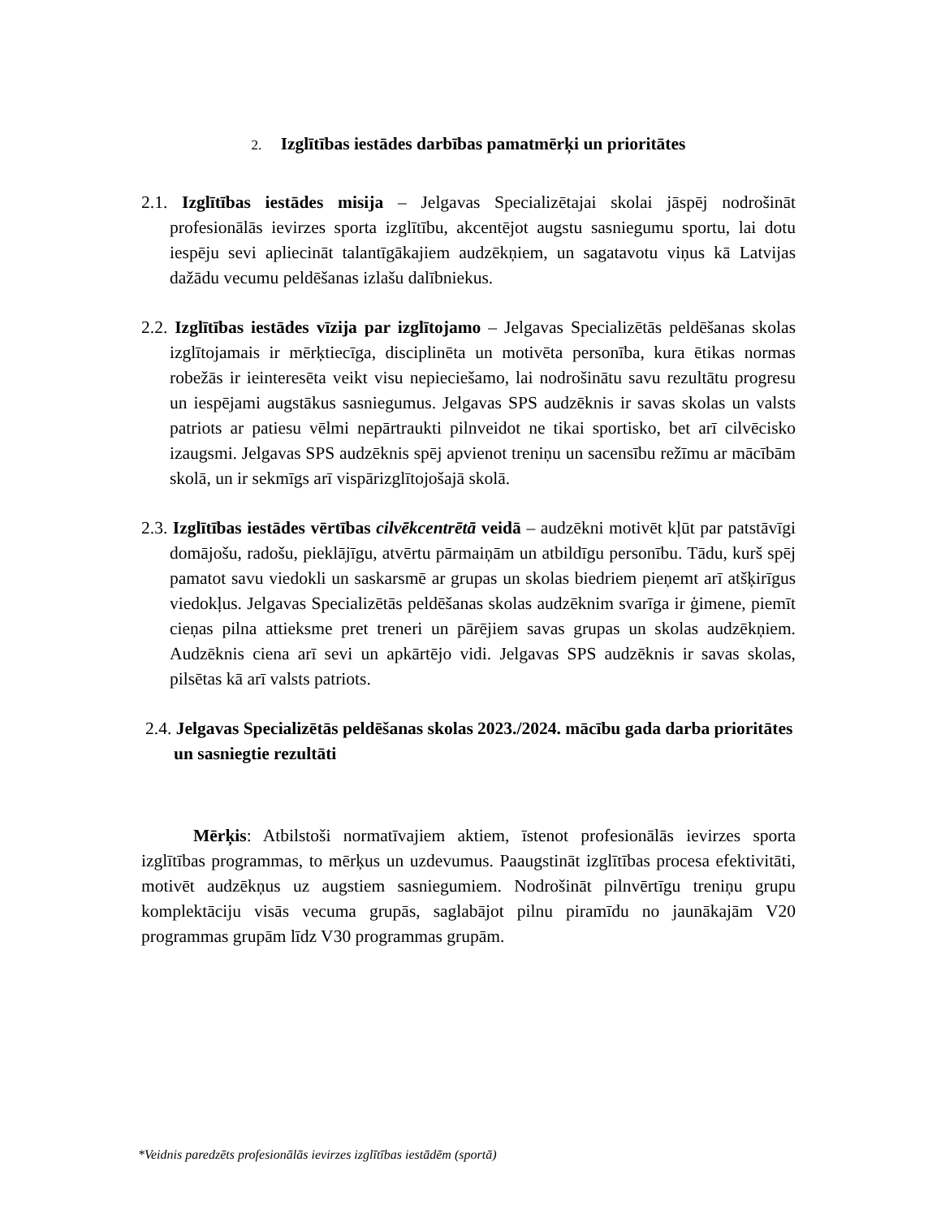2. Izglītības iestādes darbības pamatmērķi un prioritātes
2.1. Izglītības iestādes misija – Jelgavas Specializētajai skolai jāspēj nodrošināt profesionālās ievirzes sporta izglītību, akcentējot augstu sasniegumu sportu, lai dotu iespēju sevi apliecināt talantīgākajiem audzēkņiem, un sagatavotu viņus kā Latvijas dažādu vecumu peldēšanas izlašu dalībniekus.
2.2. Izglītības iestādes vīzija par izglītojamo – Jelgavas Specializētās peldēšanas skolas izglītojamais ir mērķtiecīga, disciplinēta un motivēta personība, kura ētikas normas robežās ir ieinteresēta veikt visu nepieciešamo, lai nodrošinātu savu rezultātu progresu un iespējami augstākus sasniegumus. Jelgavas SPS audzēknis ir savas skolas un valsts patriots ar patiesu vēlmi nepārtraukti pilnveidot ne tikai sportisko, bet arī cilvēcisko izaugsmi. Jelgavas SPS audzēknis spēj apvienot treniņu un sacensību režīmu ar mācībām skolā, un ir sekmīgs arī vispārizglītojošajā skolā.
2.3. Izglītības iestādes vērtības cilvēkcentrētā veidā – audzēkni motivēt kļūt par patstāvīgi domājošu, radošu, pieklājīgu, atvērtu pārmaiņām un atbildīgu personību. Tādu, kurš spēj pamatot savu viedokli un saskarsmē ar grupas un skolas biedriem pieņemt arī atšķirīgus viedokļus. Jelgavas Specializētās peldēšanas skolas audzēknim svarīga ir ģimene, piemīt cieņas pilna attieksme pret treneri un pārējiem savas grupas un skolas audzēkņiem. Audzēknis ciena arī sevi un apkārtējo vidi. Jelgavas SPS audzēknis ir savas skolas, pilsētas kā arī valsts patriots.
2.4. Jelgavas Specializētās peldēšanas skolas 2023./2024. mācību gada darba prioritātes un sasniegtie rezultāti
Mērķis: Atbilstoši normatīvajiem aktiem, īstenot profesionālās ievirzes sporta izglītības programmas, to mērķus un uzdevumus. Paaugstināt izglītības procesa efektivitāti, motivēt audzēkņus uz augstiem sasniegumiem. Nodrošināt pilnvērtīgu treniņu grupu komplektāciju visās vecuma grupās, saglabājot pilnu piramīdu no jaunākajām V20 programmas grupām līdz V30 programmas grupām.
*Veidnis paredzēts profesionālās ievirzes izglītības iestādēm (sportā)